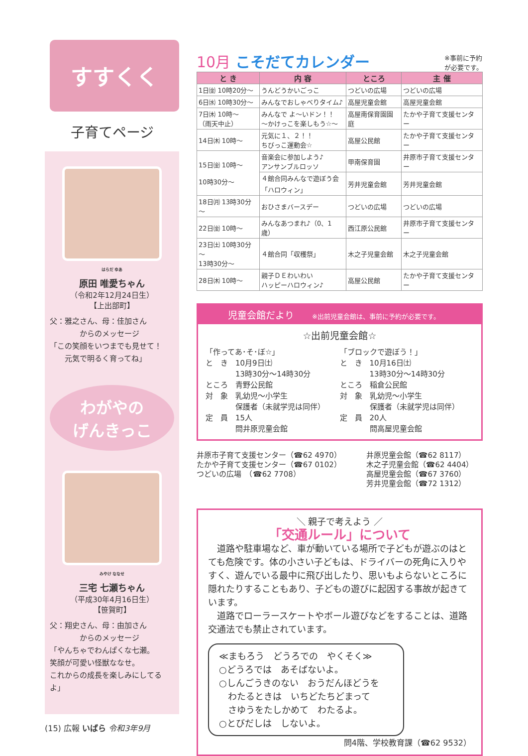すすくく
子育てページ
<sup>はらだ ゆあ</sup>
原田 唯愛ちゃん
（令和2年12月24日生）
【上出部町】
父：雅之さん、母：佳加さん
　　　　からのメッセージ
「この笑顔をいつまでも見せて！
　　元気で明るく育ってね」
わがやの
げんきっこ
<sup>みやけ ななせ</sup>
三宅 七瀬ちゃん
（平成30年4月16日生）
【笹賀町】
父：翔史さん、母：由加さん
　　　　からのメッセージ
「やんちゃでわんぱくな七瀬。
笑顔が可愛い怪獣ななせ。
これからの成長を楽しみにしてるよ」
(15) 広報 いばら 令和3年9月
10月 こそだてカレンダー ※事前に予約
が必要です。
| と き | 内 容 | ところ | 主 催 |
| --- | --- | --- | --- |
| 1日㈮ 10時20分～ | うんどうかいごっこ | つどいの広場 | つどいの広場 |
| 6日㈬ 10時30分～ | みんなでおしゃべりタイム♪ | 高屋児童会館 | 高屋児童会館 |
| 7日㈭ 10時～ （雨天中止） | みんなで よ～いドン！！ ～かけっこを楽しもう☆～ | 高屋南保育園園庭 | たかや子育て支援センター |
| 14日㈭ 10時～ | 元気に１、２！！ ちびっこ運動会☆ | 高屋公民館 | たかや子育て支援センター |
| 15日㈮ 10時～ 10時30分～ | 音楽会に参加しよう♪ アンサンブルロッソ | 甲南保育園 | 井原市子育て支援センター |
| | ４館合同みんなで遊ぼう会 「ハロウィン」 | 芳井児童会館 | 芳井児童会館 |
| 18日㈪ 13時30分～ | おひさまバースデー | つどいの広場 | つどいの広場 |
| 22日㈮ 10時～ | みんなあつまれ♪（0、1歳） | 西江原公民館 | 井原市子育て支援センター |
| 23日㈯ 10時30分～ 13時30分～ | ４館合同「収穫祭」 | 木之子児童会館 | 木之子児童会館 |
| 28日㈭ 10時～ | 親子ＤＥわいわい ハッピーハロウィン♪ | 高屋公民館 | たかや子育て支援センター |
児童会館だより ※出前児童会館は、事前に予約が必要です。
☆出前児童会館☆
「作ってあ･そ･ぼ☆」
と　き　10月9日㈯
　　　　13時30分～14時30分
ところ　青野公民館
対　象　乳幼児～小学生
　　　　保護者（未就学児は同伴）
定　員　15人
　　　　問井原児童会館
「ブロックで遊ぼう！」
と　き　10月16日㈯
　　　　13時30分～14時30分
ところ　稲倉公民館
対　象　乳幼児～小学生
　　　　保護者（未就学児は同伴）
定　員　20人
　　　　問高屋児童会館
井原市子育て支援センター（☎62 4970）
たかや子育て支援センター（☎67 0102）
つどいの広場　（☎62 7708）
井原児童会館（☎62 8117）
木之子児童会館（☎62 4404）
高屋児童会館（☎67 3760）
芳井児童会館（☎72 1312）
＼ 親子で考えよう ／
「交通ルール」について
　道路や駐車場など、車が動いている場所で子どもが遊ぶのはとても危険です。体の小さい子どもは、ドライバーの死角に入りやすく、遊んでいる最中に飛び出したり、思いもよらないところに隠れたりすることもあり、子どもの遊びに起因する事故が起きています。
　道路でローラースケートやボール遊びなどをすることは、道路交通法でも禁止されています。
≪まもろう　どうろでの　やくそく≫
○どうろでは　あそばないよ。
○しんごうきのない　おうだんほどうを
　わたるときは　いちどたちどまって
　さゆうをたしかめて　わたるよ。
○とびだしは　しないよ。
問4階、学校教育課（☎62 9532）